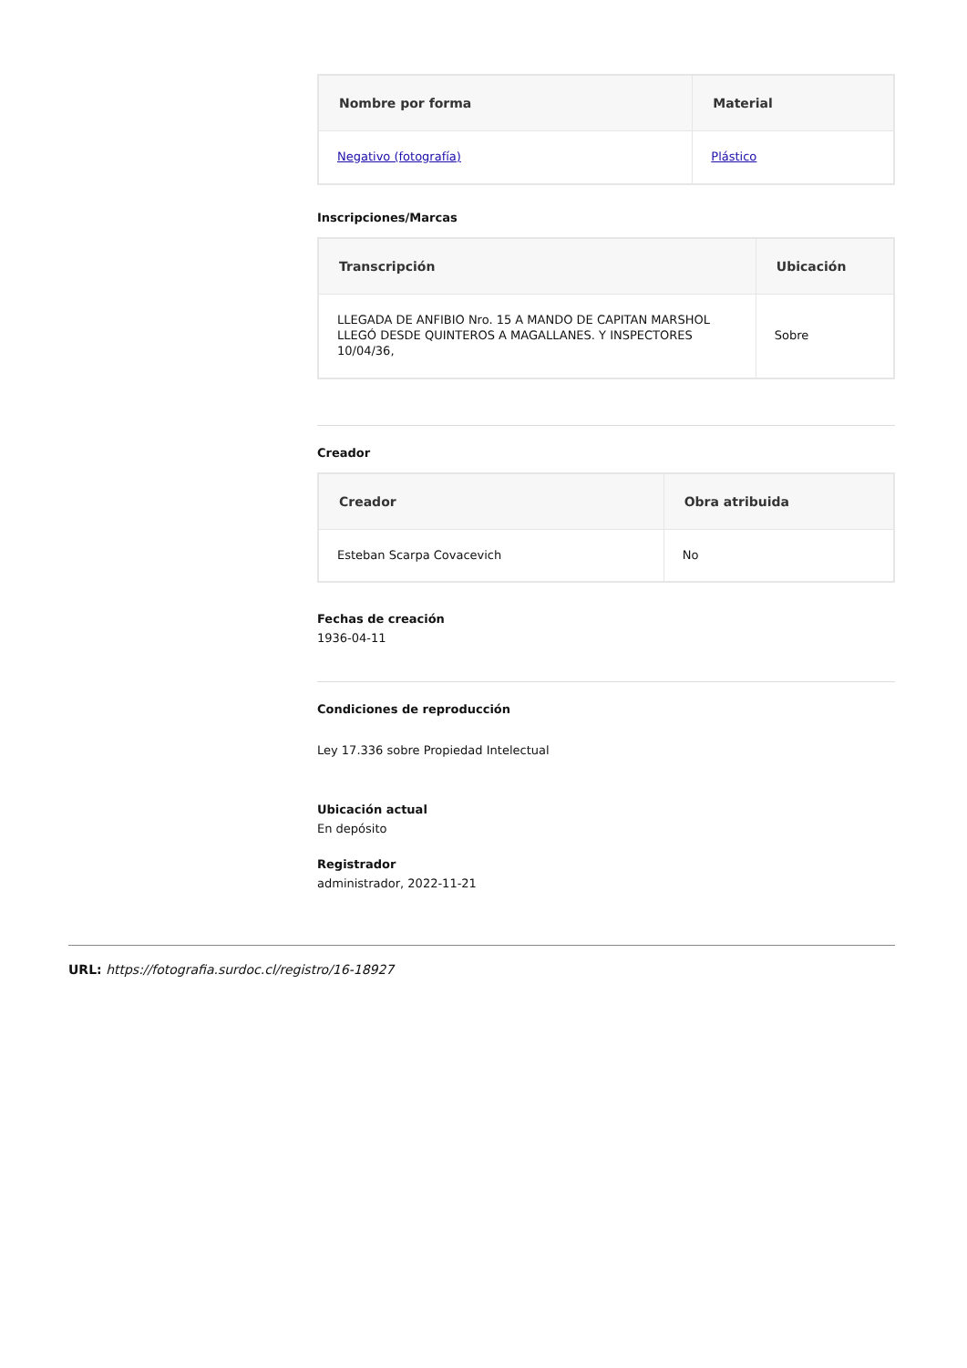| Nombre por forma | Material |
| --- | --- |
| Negativo (fotografía) | Plástico |
Inscripciones/Marcas
| Transcripción | Ubicación |
| --- | --- |
| LLEGADA DE ANFIBIO Nro. 15 A MANDO DE CAPITAN MARSHOL LLEGÓ DESDE QUINTEROS A MAGALLANES. Y INSPECTORES 10/04/36, | Sobre |
Creador
| Creador | Obra atribuida |
| --- | --- |
| Esteban Scarpa Covacevich | No |
Fechas de creación
1936-04-11
Condiciones de reproducción
Ley 17.336 sobre Propiedad Intelectual
Ubicación actual
En depósito
Registrador
administrador, 2022-11-21
URL: https://fotografia.surdoc.cl/registro/16-18927